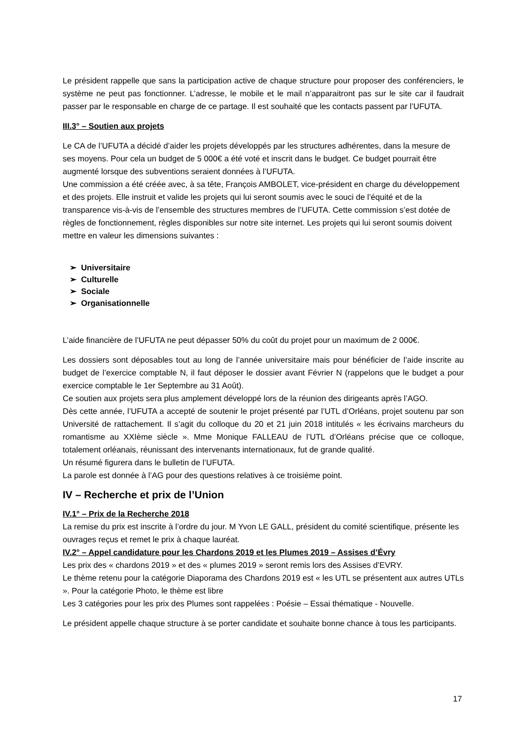Le président rappelle que sans la participation active de chaque structure pour proposer des conférenciers, le système ne peut pas fonctionner. L’adresse, le mobile et le mail n’apparaitront pas sur le site car il faudrait passer par le responsable en charge de ce partage. Il est souhaité que les contacts passent par l’UFUTA.
III.3° – Soutien aux projets
Le CA de l’UFUTA a décidé d’aider les projets développés par les structures adhérentes, dans la mesure de ses moyens. Pour cela un budget de 5 000€ a été voté et inscrit dans le budget. Ce budget pourrait être augmenté lorsque des subventions seraient données à l’UFUTA.
Une commission a été créée avec, à sa tête, François AMBOLET, vice-président en charge du développement et des projets. Elle instruit et valide les projets qui lui seront soumis avec le souci de l’équité et de la transparence vis-à-vis de l’ensemble des structures membres de l’UFUTA. Cette commission s’est dotée de règles de fonctionnement, règles disponibles sur notre site internet. Les projets qui lui seront soumis doivent mettre en valeur les dimensions suivantes :
➢ Universitaire
➢ Culturelle
➢ Sociale
➢ Organisationnelle
L’aide financière de l’UFUTA ne peut dépasser 50% du coût du projet pour un maximum de 2 000€.
Les dossiers sont déposables tout au long de l’année universitaire mais pour bénéficier de l’aide inscrite au budget de l’exercice comptable N, il faut déposer le dossier avant Février N (rappelons que le budget a pour exercice comptable le 1er Septembre au 31 Août).
Ce soutien aux projets sera plus amplement développé lors de la réunion des dirigeants après l’AGO.
Dès cette année, l’UFUTA a accepté de soutenir le projet présenté par l’UTL d’Orléans, projet soutenu par son Université de rattachement. Il s’agit du colloque du 20 et 21 juin 2018 intitulés « les écrivains marcheurs du romantisme au XXIème siècle ». Mme Monique FALLEAU de l’UTL d’Orléans précise que ce colloque, totalement orléanais, réunissant des intervenants internationaux, fut de grande qualité.
Un résumé figurera dans le bulletin de l’UFUTA.
La parole est donnée à l’AG pour des questions relatives à ce troisième point.
IV – Recherche et prix de l’Union
IV.1° – Prix de la Recherche 2018
La remise du prix est inscrite à l’ordre du jour. M Yvon LE GALL, président du comité scientifique, présente les ouvrages reçus et remet le prix à chaque lauréat.
IV.2° – Appel candidature pour les Chardons 2019 et les Plumes 2019 – Assises d’Évry
Les prix des « chardons 2019 » et des « plumes 2019 » seront remis lors des Assises d’EVRY.
Le thème retenu pour la catégorie Diaporama des Chardons 2019 est « les UTL se présentent aux autres UTLs ». Pour la catégorie Photo, le thème est libre
Les 3 catégories pour les prix des Plumes sont rappelées : Poésie – Essai thématique - Nouvelle.
Le président appelle chaque structure à se porter candidate et souhaite bonne chance à tous les participants.
17